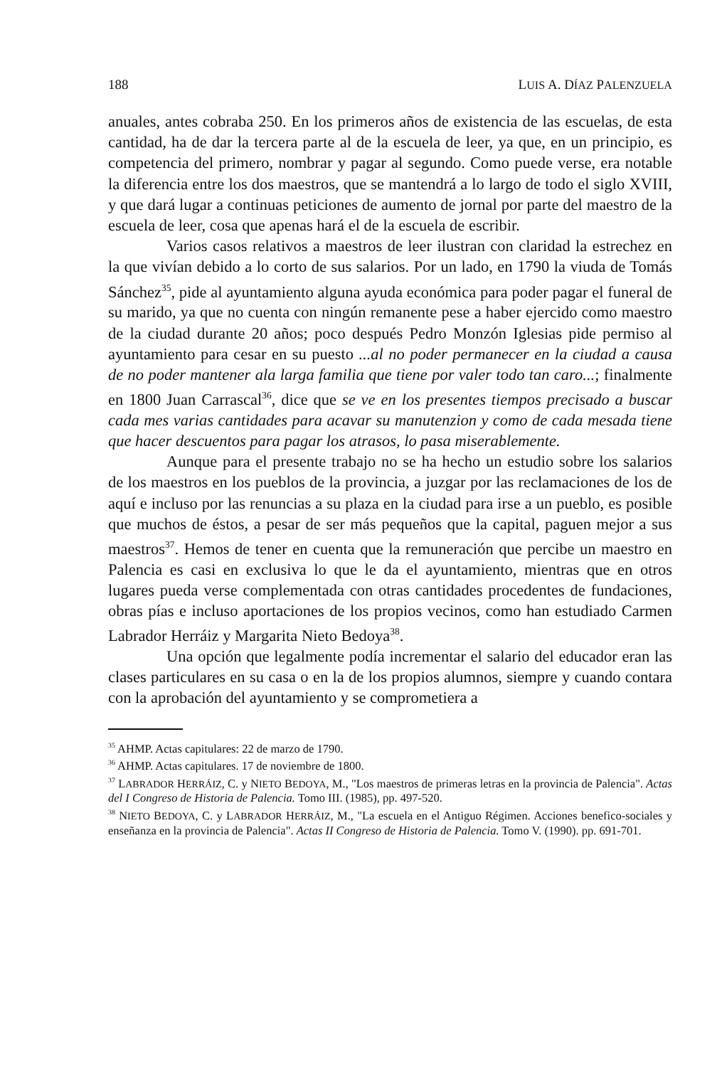188 LUIS A. DÍAZ PALENZUELA
anuales, antes cobraba 250. En los primeros años de existencia de las escuelas, de esta cantidad, ha de dar la tercera parte al de la escuela de leer, ya que, en un principio, es competencia del primero, nombrar y pagar al segundo. Como puede verse, era notable la diferencia entre los dos maestros, que se mantendrá a lo largo de todo el siglo XVIII, y que dará lugar a continuas peticiones de aumento de jornal por parte del maestro de la escuela de leer, cosa que apenas hará el de la escuela de escribir.
Varios casos relativos a maestros de leer ilustran con claridad la estrechez en la que vivían debido a lo corto de sus salarios. Por un lado, en 1790 la viuda de Tomás Sánchez<sup>35</sup>, pide al ayuntamiento alguna ayuda económica para poder pagar el funeral de su marido, ya que no cuenta con ningún remanente pese a haber ejercido como maestro de la ciudad durante 20 años; poco después Pedro Monzón Iglesias pide permiso al ayuntamiento para cesar en su puesto ...al no poder permanecer en la ciudad a causa de no poder mantener ala larga familia que tiene por valer todo tan caro...; finalmente en 1800 Juan Carrascal<sup>36</sup>, dice que se ve en los presentes tiempos precisado a buscar cada mes varias cantidades para acavar su manutenzion y como de cada mesada tiene que hacer descuentos para pagar los atrasos, lo pasa miserablemente.
Aunque para el presente trabajo no se ha hecho un estudio sobre los salarios de los maestros en los pueblos de la provincia, a juzgar por las reclamaciones de los de aquí e incluso por las renuncias a su plaza en la ciudad para irse a un pueblo, es posible que muchos de éstos, a pesar de ser más pequeños que la capital, paguen mejor a sus maestros<sup>37</sup>. Hemos de tener en cuenta que la remuneración que percibe un maestro en Palencia es casi en exclusiva lo que le da el ayuntamiento, mientras que en otros lugares pueda verse complementada con otras cantidades procedentes de fundaciones, obras pías e incluso aportaciones de los propios vecinos, como han estudiado Carmen Labrador Herráiz y Margarita Nieto Bedoya<sup>38</sup>.
Una opción que legalmente podía incrementar el salario del educador eran las clases particulares en su casa o en la de los propios alumnos, siempre y cuando contara con la aprobación del ayuntamiento y se comprometiera a
<sup>35</sup> AHMP. Actas capitulares: 22 de marzo de 1790.
<sup>36</sup> AHMP. Actas capitulares. 17 de noviembre de 1800.
<sup>37</sup> LABRADOR HERRÁIZ, C. y NIETO BEDOYA, M., "Los maestros de primeras letras en la provincia de Palencia". Actas del I Congreso de Historia de Palencia. Tomo III. (1985), pp. 497-520.
<sup>38</sup> NIETO BEDOYA, C. y LABRADOR HERRÁIZ, M., "La escuela en el Antiguo Régimen. Acciones benefico-sociales y enseñanza en la provincia de Palencia". Actas II Congreso de Historia de Palencia. Tomo V. (1990). pp. 691-701.